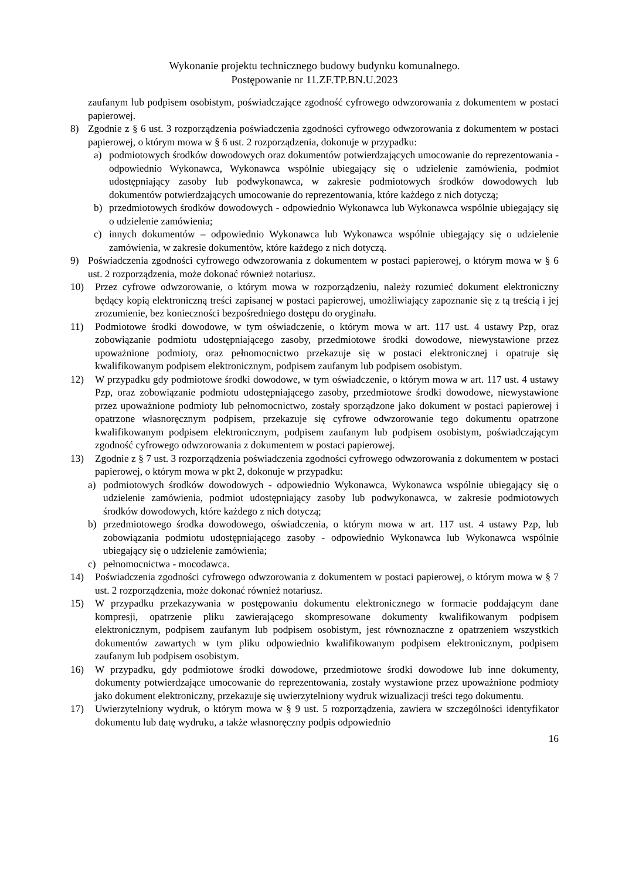Wykonanie projektu technicznego budowy budynku komunalnego.
Postępowanie nr 11.ZF.TP.BN.U.2023
zaufanym lub podpisem osobistym, poświadczające zgodność cyfrowego odwzorowania z dokumentem w postaci papierowej.
8) Zgodnie z § 6 ust. 3 rozporządzenia poświadczenia zgodności cyfrowego odwzorowania z dokumentem w postaci papierowej, o którym mowa w § 6 ust. 2 rozporządzenia, dokonuje w przypadku:
a) podmiotowych środków dowodowych oraz dokumentów potwierdzających umocowanie do reprezentowania - odpowiednio Wykonawca, Wykonawca wspólnie ubiegający się o udzielenie zamówienia, podmiot udostępniający zasoby lub podwykonawca, w zakresie podmiotowych środków dowodowych lub dokumentów potwierdzających umocowanie do reprezentowania, które każdego z nich dotyczą;
b) przedmiotowych środków dowodowych - odpowiednio Wykonawca lub Wykonawca wspólnie ubiegający się o udzielenie zamówienia;
c) innych dokumentów – odpowiednio Wykonawca lub Wykonawca wspólnie ubiegający się o udzielenie zamówienia, w zakresie dokumentów, które każdego z nich dotyczą.
9) Poświadczenia zgodności cyfrowego odwzorowania z dokumentem w postaci papierowej, o którym mowa w § 6 ust. 2 rozporządzenia, może dokonać również notariusz.
10) Przez cyfrowe odwzorowanie, o którym mowa w rozporządzeniu, należy rozumieć dokument elektroniczny będący kopią elektroniczną treści zapisanej w postaci papierowej, umożliwiający zapoznanie się z tą treścią i jej zrozumienie, bez konieczności bezpośredniego dostępu do oryginału.
11) Podmiotowe środki dowodowe, w tym oświadczenie, o którym mowa w art. 117 ust. 4 ustawy Pzp, oraz zobowiązanie podmiotu udostępniającego zasoby, przedmiotowe środki dowodowe, niewystawione przez upoważnione podmioty, oraz pełnomocnictwo przekazuje się w postaci elektronicznej i opatruje się kwalifikowanym podpisem elektronicznym, podpisem zaufanym lub podpisem osobistym.
12) W przypadku gdy podmiotowe środki dowodowe, w tym oświadczenie, o którym mowa w art. 117 ust. 4 ustawy Pzp, oraz zobowiązanie podmiotu udostępniającego zasoby, przedmiotowe środki dowodowe, niewystawione przez upoważnione podmioty lub pełnomocnictwo, zostały sporządzone jako dokument w postaci papierowej i opatrzone własnoręcznym podpisem, przekazuje się cyfrowe odwzorowanie tego dokumentu opatrzone kwalifikowanym podpisem elektronicznym, podpisem zaufanym lub podpisem osobistym, poświadczającym zgodność cyfrowego odwzorowania z dokumentem w postaci papierowej.
13) Zgodnie z § 7 ust. 3 rozporządzenia poświadczenia zgodności cyfrowego odwzorowania z dokumentem w postaci papierowej, o którym mowa w pkt 2, dokonuje w przypadku:
a) podmiotowych środków dowodowych - odpowiednio Wykonawca, Wykonawca wspólnie ubiegający się o udzielenie zamówienia, podmiot udostępniający zasoby lub podwykonawca, w zakresie podmiotowych środków dowodowych, które każdego z nich dotyczą;
b) przedmiotowego środka dowodowego, oświadczenia, o którym mowa w art. 117 ust. 4 ustawy Pzp, lub zobowiązania podmiotu udostępniającego zasoby - odpowiednio Wykonawca lub Wykonawca wspólnie ubiegający się o udzielenie zamówienia;
c) pełnomocnictwa - mocodawca.
14) Poświadczenia zgodności cyfrowego odwzorowania z dokumentem w postaci papierowej, o którym mowa w § 7 ust. 2 rozporządzenia, może dokonać również notariusz.
15) W przypadku przekazywania w postępowaniu dokumentu elektronicznego w formacie poddającym dane kompresji, opatrzenie pliku zawierającego skompresowane dokumenty kwalifikowanym podpisem elektronicznym, podpisem zaufanym lub podpisem osobistym, jest równoznaczne z opatrzeniem wszystkich dokumentów zawartych w tym pliku odpowiednio kwalifikowanym podpisem elektronicznym, podpisem zaufanym lub podpisem osobistym.
16) W przypadku, gdy podmiotowe środki dowodowe, przedmiotowe środki dowodowe lub inne dokumenty, dokumenty potwierdzające umocowanie do reprezentowania, zostały wystawione przez upoważnione podmioty jako dokument elektroniczny, przekazuje się uwierzytelniony wydruk wizualizacji treści tego dokumentu.
17) Uwierzytelniony wydruk, o którym mowa w § 9 ust. 5 rozporządzenia, zawiera w szczególności identyfikator dokumentu lub datę wydruku, a także własnoręczny podpis odpowiednio
16